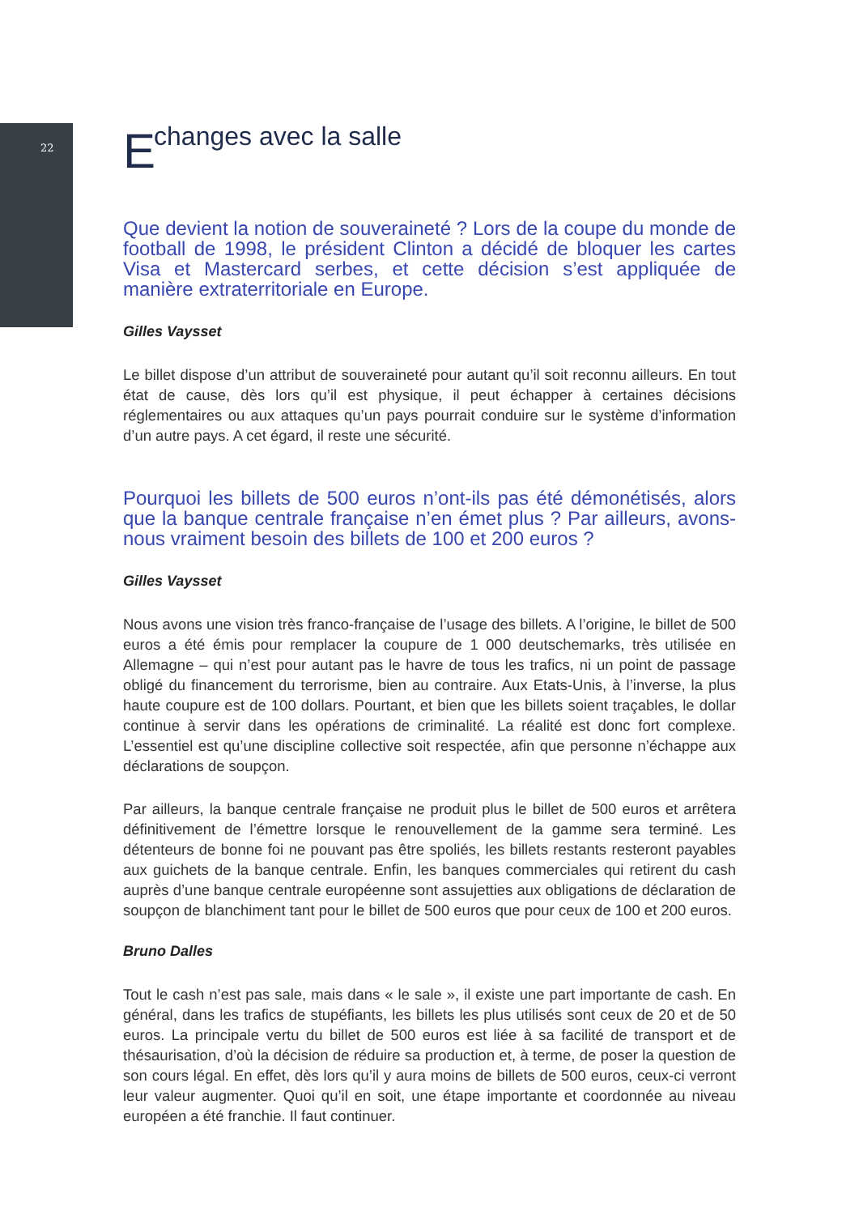22
Echanges avec la salle
Que devient la notion de souveraineté ? Lors de la coupe du monde de football de 1998, le président Clinton a décidé de bloquer les cartes Visa et Mastercard serbes, et cette décision s’est appliquée de manière extraterritoriale en Europe.
Gilles Vaysset
Le billet dispose d’un attribut de souveraineté pour autant qu’il soit reconnu ailleurs. En tout état de cause, dès lors qu’il est physique, il peut échapper à certaines décisions réglementaires ou aux attaques qu’un pays pourrait conduire sur le système d’information d’un autre pays. A cet égard, il reste une sécurité.
Pourquoi les billets de 500 euros n’ont-ils pas été démonétisés, alors que la banque centrale française n’en émet plus ? Par ailleurs, avons-nous vraiment besoin des billets de 100 et 200 euros ?
Gilles Vaysset
Nous avons une vision très franco-française de l’usage des billets. A l’origine, le billet de 500 euros a été émis pour remplacer la coupure de 1 000 deutschemarks, très utilisée en Allemagne – qui n’est pour autant pas le havre de tous les trafics, ni un point de passage obligé du financement du terrorisme, bien au contraire. Aux Etats-Unis, à l’inverse, la plus haute coupure est de 100 dollars. Pourtant, et bien que les billets soient traçables, le dollar continue à servir dans les opérations de criminalité. La réalité est donc fort complexe. L’essentiel est qu’une discipline collective soit respectée, afin que personne n’échappe aux déclarations de soupçon.
Par ailleurs, la banque centrale française ne produit plus le billet de 500 euros et arrêtera définitivement de l’émettre lorsque le renouvellement de la gamme sera terminé. Les détenteurs de bonne foi ne pouvant pas être spoliés, les billets restants resteront payables aux guichets de la banque centrale. Enfin, les banques commerciales qui retirent du cash auprès d’une banque centrale européenne sont assujetties aux obligations de déclaration de soupçon de blanchiment tant pour le billet de 500 euros que pour ceux de 100 et 200 euros.
Bruno Dalles
Tout le cash n’est pas sale, mais dans « le sale », il existe une part importante de cash. En général, dans les trafics de stupéfiants, les billets les plus utilisés sont ceux de 20 et de 50 euros. La principale vertu du billet de 500 euros est liée à sa facilité de transport et de thésaurisation, d’où la décision de réduire sa production et, à terme, de poser la question de son cours légal. En effet, dès lors qu’il y aura moins de billets de 500 euros, ceux-ci verront leur valeur augmenter. Quoi qu’il en soit, une étape importante et coordonnée au niveau européen a été franchie. Il faut continuer.